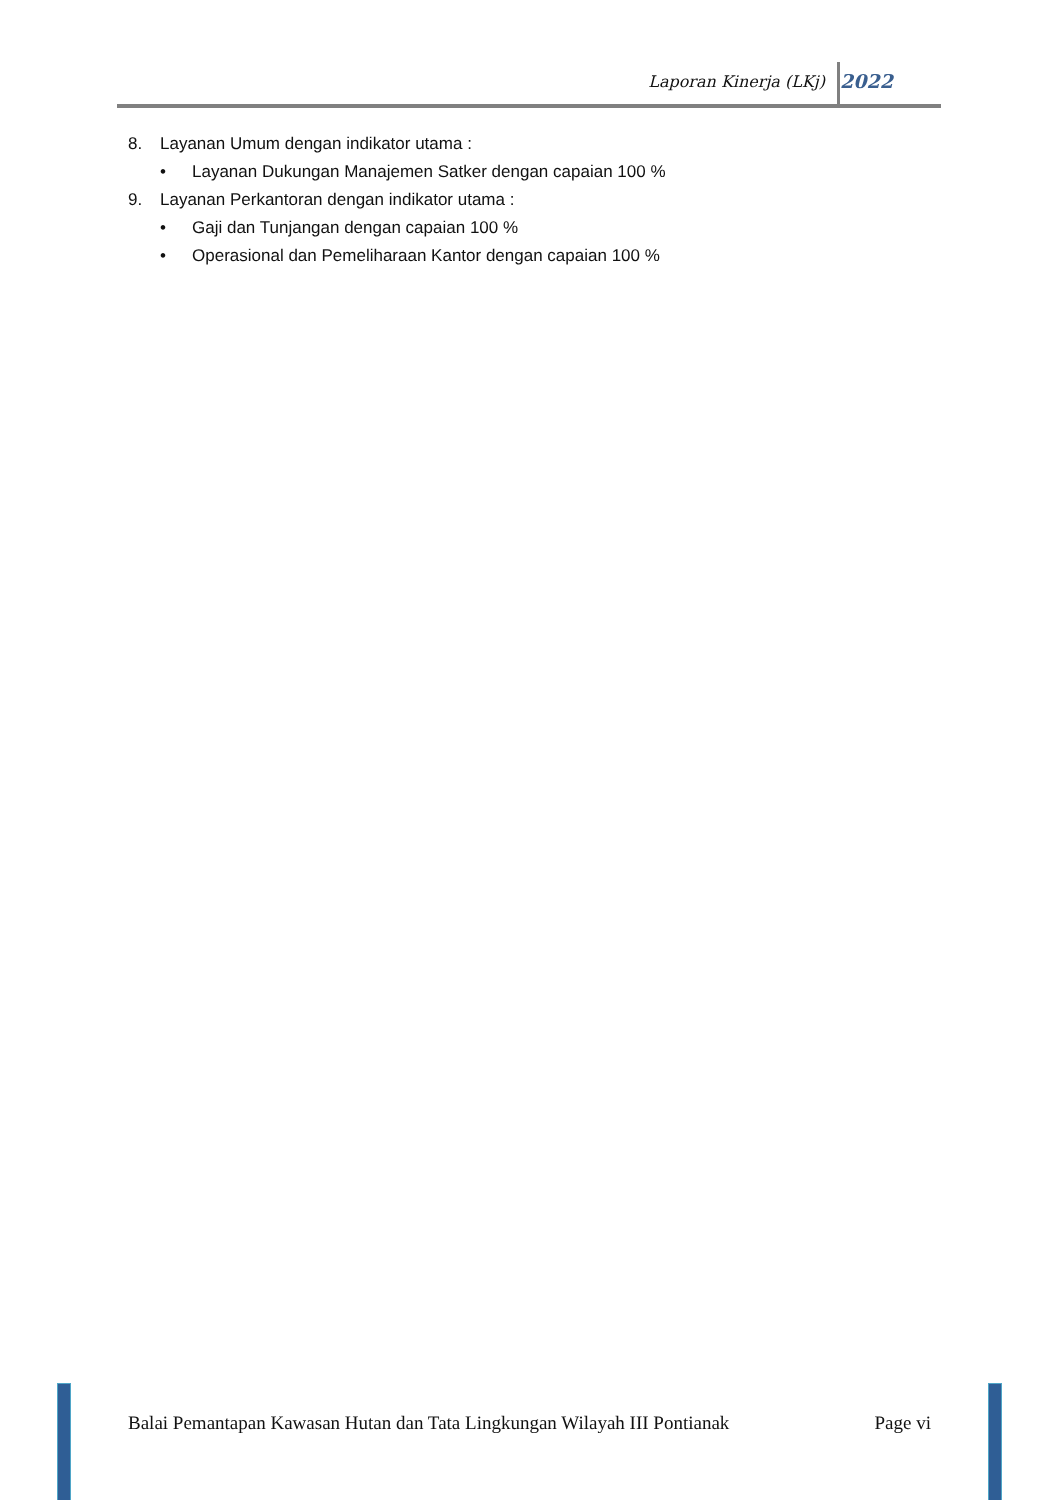Laporan Kinerja (LKj) 2022
8. Layanan Umum dengan indikator utama :
• Layanan Dukungan Manajemen Satker dengan capaian 100 %
9. Layanan Perkantoran dengan indikator utama :
• Gaji dan Tunjangan dengan capaian 100 %
• Operasional dan Pemeliharaan Kantor dengan capaian 100 %
Balai Pemantapan Kawasan Hutan dan Tata Lingkungan Wilayah III Pontianak Page vi